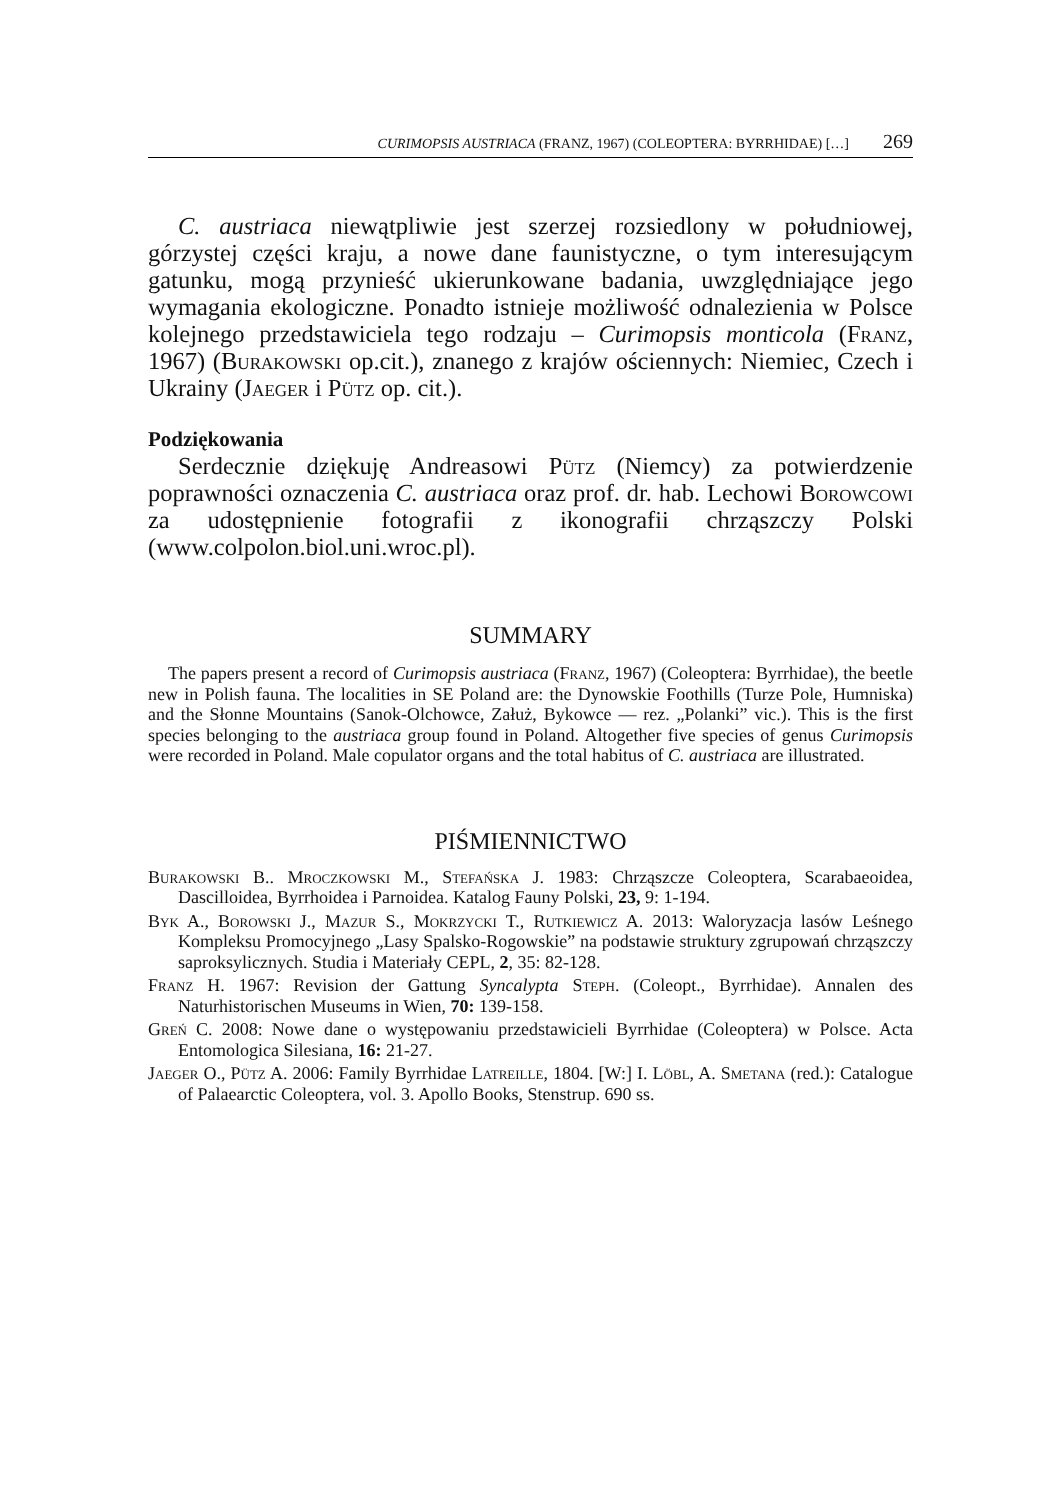CURIMOPSIS AUSTRIACA (FRANZ, 1967) (COLEOPTERA: BYRRHIDAE) […] 269
C. austriaca niewątpliwie jest szerzej rozsiedlony w południowej, górzystej części kraju, a nowe dane faunistyczne, o tym interesującym gatunku, mogą przynieść ukierunkowane badania, uwzględniające jego wymagania ekologiczne. Ponadto istnieje możliwość odnalezienia w Polsce kolejnego przedstawiciela tego rodzaju – Curimopsis monticola (Franz, 1967) (Burakowski op.cit.), znanego z krajów ościennych: Niemiec, Czech i Ukrainy (Jaeger i Pütz op. cit.).
Podziękowania
Serdecznie dziękuję Andreasowi Pütz (Niemcy) za potwierdzenie poprawności oznaczenia C. austriaca oraz prof. dr. hab. Lechowi Borowcowi za udostępnienie fotografii z ikonografii chrząszczy Polski (www.colpolon.biol.uni.wroc.pl).
SUMMARY
The papers present a record of Curimopsis austriaca (Franz, 1967) (Coleoptera: Byrrhidae), the beetle new in Polish fauna. The localities in SE Poland are: the Dynowskie Foothills (Turze Pole, Humniska) and the Słonne Mountains (Sanok-Olchowce, Załuż, Bykowce — rez. „Polanki” vic.). This is the first species belonging to the austriaca group found in Poland. Altogether five species of genus Curimopsis were recorded in Poland. Male copulator organs and the total habitus of C. austriaca are illustrated.
PIŚMIENNICTWO
Burakowski B.. Mroczkowski M., Stefańska J. 1983: Chrząszcze Coleoptera, Scarabaeoidea, Dascilloidea, Byrrhoidea i Parnoidea. Katalog Fauny Polski, 23, 9: 1-194.
Byk A., Borowski J., Mazur S., Mokrzycki T., Rutkiewicz A. 2013: Waloryzacja lasów Leśnego Kompleksu Promocyjnego „Lasy Spalsko-Rogowskie” na podstawie struktury zgrupowań chrząszczy saproksylicznych. Studia i Materiały CEPL, 2, 35: 82-128.
Franz H. 1967: Revision der Gattung Syncalypta Steph. (Coleopt., Byrrhidae). Annalen des Naturhistorischen Museums in Wien, 70: 139-158.
Greń C. 2008: Nowe dane o występowaniu przedstawicieli Byrrhidae (Coleoptera) w Polsce. Acta Entomologica Silesiana, 16: 21-27.
Jaeger O., Pütz A. 2006: Family Byrrhidae Latreille, 1804. [W:] I. Löbl, A. Smetana (red.): Catalogue of Palaearctic Coleoptera, vol. 3. Apollo Books, Stenstrup. 690 ss.